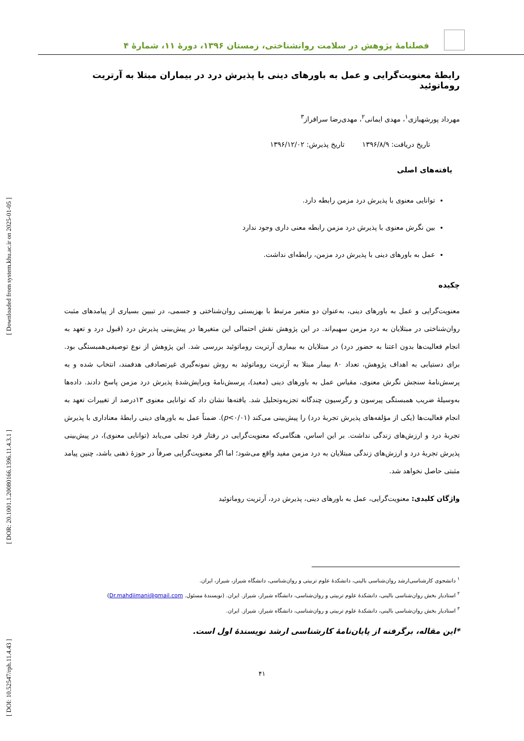[ DOI: 10.52547/rph.11.4.43 ] [ DOR: 20.1001.1.20080166.1396.11.4.3.1 ] [ Downloaded from system.khu.ac.ir on 2025-01-05 ]
فصلنامۀ پژوهش در سلامت روانشناختی، زمستان ۱۳۹۶، دورۀ ۱۱، شمارۀ ۴
رابطۀ معنویت‌گرایی و عمل به باورهای دینی با پذیرش درد در بیماران مبتلا به آرتریت روماتوئید
مهرداد پورشهبازی<sup>۱</sup>، مهدی ایمانی<sup>۲</sup>، مهدی‌رضا سرافراز<sup>۳</sup>
تاریخ دریافت: ۱۳۹۶/۸/۹ تاریخ پذیرش: ۱۳۹۶/۱۲/۰۲
یافته‌های اصلی
توانایی معنوی با پذیرش درد مزمن رابطه دارد.
بین نگرش معنوی با پذیرش درد مزمن رابطه معنی داری وجود ندارد
عمل به باورهای دینی با پذیرش درد مزمن، رابطه‌ای نداشت.
چکیده
معنویت‌گرایی و عمل به باورهای دینی، به‌عنوان دو متغیر مرتبط با بهزیستی روان‌شناختی و جسمی، در تبیین بسیاری از پیامدهای مثبت روان‌شناختی در مبتلایان به درد مزمن سهیم‌اند. در این پژوهش نقش احتمالی این متغیرها در پیش‌بینی پذیرش درد (قبول درد و تعهد به انجام فعالیت‌ها بدون اعتنا به حضور درد) در مبتلایان به بیماری آرتریت روماتوئید بررسی شد. این پژوهش از نوع توصیفی‌همبستگی بود. برای دستیابی به اهداف پژوهش، تعداد ۸۰ بیمار مبتلا به آرتریت روماتوئید به روش نمونه‌گیری غیرتصادفی هدفمند، انتخاب شده و به پرسش‌نامۀ سنجش نگرش معنوی، مقیاس عمل به باورهای دینی (معبد)، پرسش‌نامۀ ویرایش‌شدۀ پذیرش درد مزمن پاسخ دادند. داده‌ها به‌وسیلۀ ضریب همبستگی پیرسون و رگرسیون چندگانه تجزیه‌وتحلیل شد. یافته‌ها نشان داد که توانایی معنوی ۱۳درصد از تغییرات تعهد به انجام فعالیت‌ها (یکی از مؤلفه‌های پذیرش تجربۀ درد) را پیش‌بینی می‌کند (p<۰/۰۱). ضمناً عمل به باورهای دینی رابطۀ معناداری با پذیرش تجربۀ درد و ارزش‌های زندگی نداشت. بر این اساس، هنگامی‌که معنویت‌گرایی در رفتار فرد تجلی می‌یابد (توانایی معنوی)، در پیش‌بینی پذیرش تجربۀ درد و ارزش‌های زندگی مبتلایان به درد مزمن مفید واقع می‌شود؛ اما اگر معنویت‌گرایی صرفاً در حوزۀ ذهنی باشد، چنین پیامد مثبتی حاصل نخواهد شد.
واژگان کلیدی: معنویت‌گرایی، عمل به باورهای دینی، پذیرش درد، آرتریت روماتوئید
<sup>۱</sup> دانشجوی کارشناسی‌ارشد روان‌شناسی بالینی، دانشکدۀ علوم تربیتی و روان‌شناسی، دانشگاه شیراز، شیراز، ایران.
<sup>۲</sup> استادیار بخش روان‌شناسی بالینی، دانشکدۀ علوم تربیتی و روان‌شناسی، دانشگاه شیراز، شیراز. ایران. (نویسندۀ مسئول. Dr.mahdiimani@gmail.com)
<sup>۳</sup> استادیار بخش روان‌شناسی بالینی، دانشکدۀ علوم تربیتی و روان‌شناسی، دانشگاه شیراز، شیراز. ایران.
*این مقاله، برگرفته از پایان‌نامۀ کارشناسی ارشد نویسندۀ اول است.
۴۱